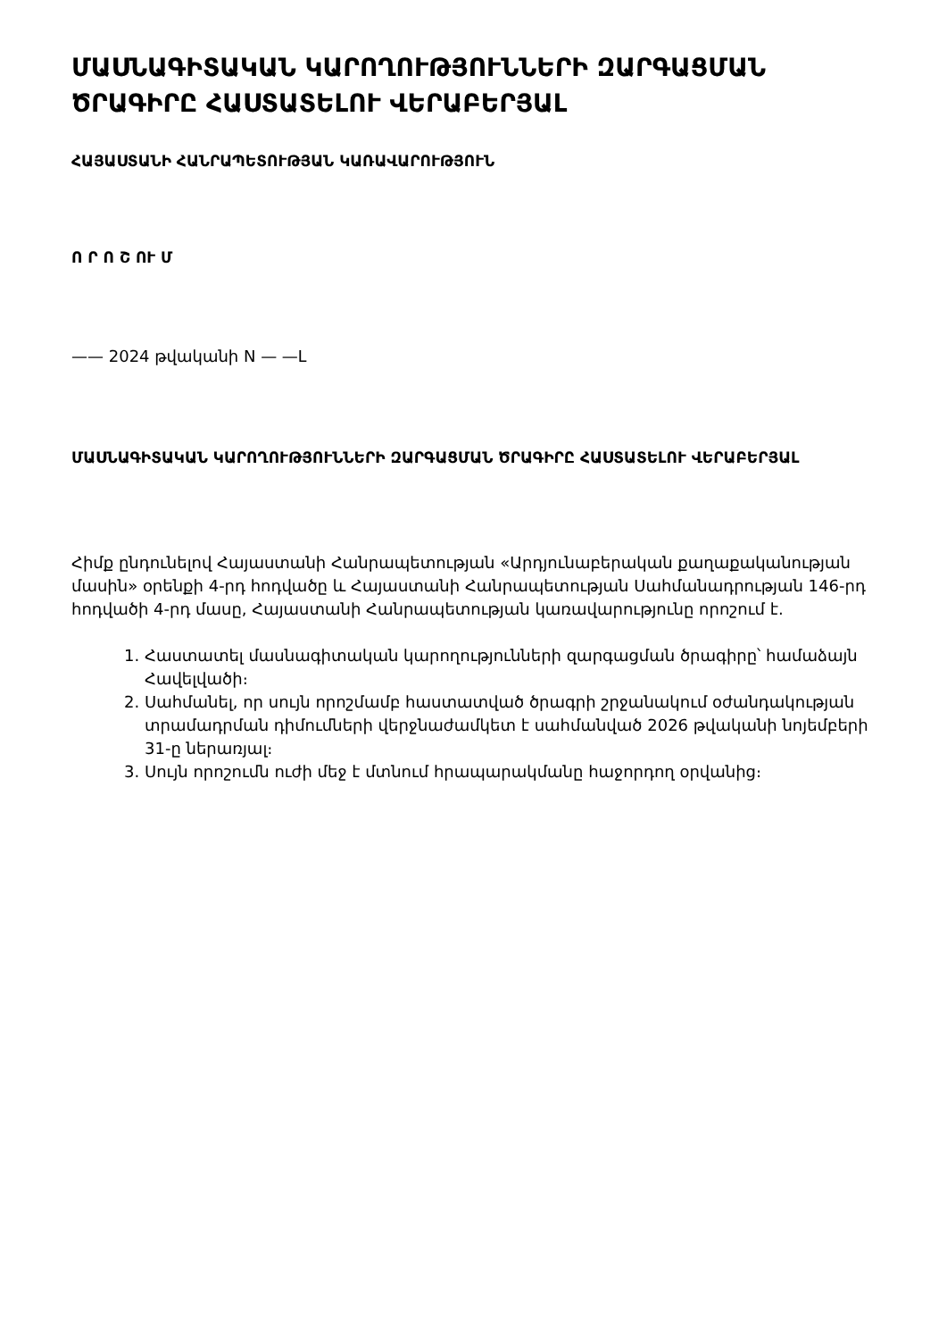ՄԱՍՆԱԳԻՏԱԿԱՆ ԿԱՐՈՂՈՒԹՅՈՒՆՆԵՐԻ ԶԱՐԳԱՑՄԱՆ ԾՐԱԳԻՐԸ ՀԱՍՏԱՏԵԼՈՒ ՎԵՐԱԲԵՐՅԱԼ
ՀԱՅԱՍՏԱՆԻ ՀԱՆՐԱՊԵՏՈՒԹՅԱՆ ԿԱՌԱՎԱՐՈՒԹՅՈՒՆ
Ո Ր Ո Շ ՈՒ Մ
—— 2024 թվականի N — —Լ
ՄԱՍՆԱԳԻՏԱԿԱՆ ԿԱՐՈՂՈՒԹՅՈՒՆՆԵՐԻ ԶԱՐԳԱՑՄԱՆ ԾՐԱԳԻՐԸ ՀԱՍՏԱՏԵԼՈՒ ՎԵՐԱԲԵՐՅԱԼ
Հիմք ընդունելով Հայաստանի Հանրապետության «Արդյունաբերական քաղաքականության մասին» օրենքի 4-րդ հոդվածը և Հայաստանի Հանրապետության Սահմանադրության 146-րդ հոդվածի 4-րդ մասը, Հայաստանի Հանրապետության կառավարությունը որոշում է.
1. Հաստատել մասնագիտական կարողությունների զարգացման ծրագիրը՝ համաձայն Հավելվածի։
2. Սահմանել, որ սույն որոշմամբ հաստատված ծրագրի շրջանակում օժանդակության տրամադրման դիմումների վերջնաժամկետ է սահմանված 2026 թվականի նոյեմբերի 31-ը ներառյալ։
3. Սույն որոշումն ուժի մեջ է մտնում հրապարակմանը հաջորդող օրվանից։